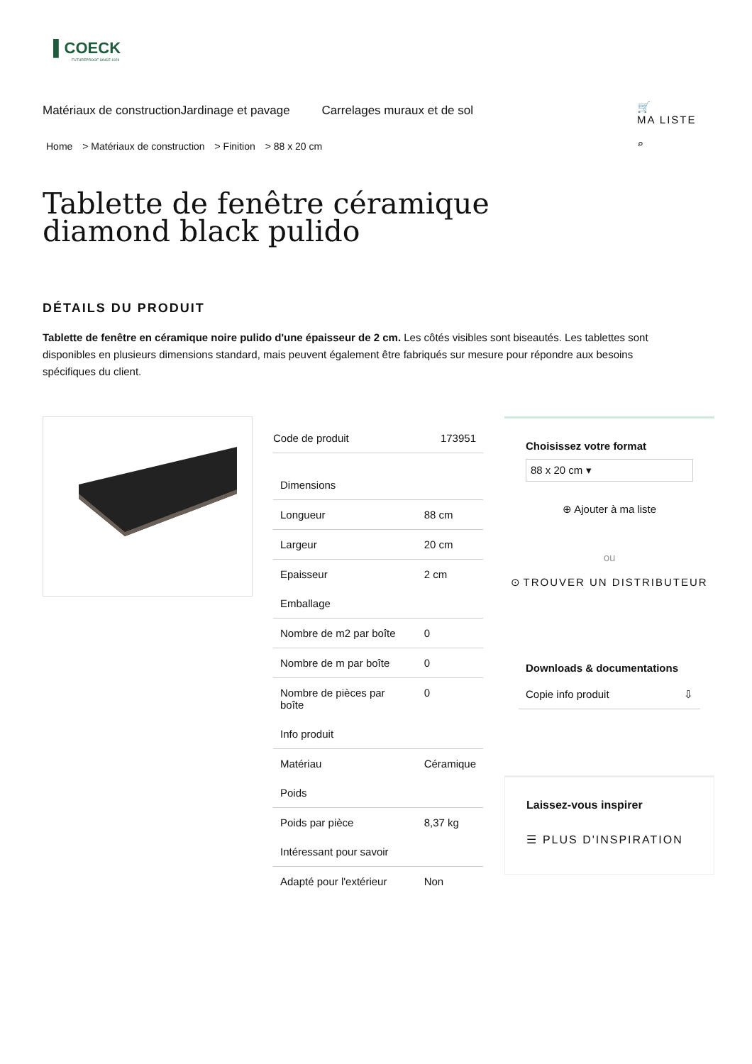▌COECK
FUTUREPROOF SINCE 1929
Matériaux de constructionJardinage et pavage Carrelages muraux et de sol
🛒
MA LISTE
⌕
Home > Matériaux de construction > Finition > 88 x 20 cm
Tablette de fenêtre céramique diamond black pulido
DÉTAILS DU PRODUIT
Tablette de fenêtre en céramique noire pulido d'une épaisseur de 2 cm. Les côtés visibles sont biseautés. Les tablettes sont disponibles en plusieurs dimensions standard, mais peuvent également être fabriqués sur mesure pour répondre aux besoins spécifiques du client.
| Code de produit | 173951 |
| Dimensions | |
| Longueur | 88 cm |
| Largeur | 20 cm |
| Epaisseur | 2 cm |
| Emballage | |
| Nombre de m2 par boîte | 0 |
| Nombre de m par boîte | 0 |
| Nombre de pièces par boîte | 0 |
| Info produit | |
| Matériau | Céramique |
| Poids | |
| Poids par pièce | 8,37 kg |
| Intéressant pour savoir | |
| Adapté pour l'extérieur | Non |
Choisissez votre format
88 x 20 cm ▾
⊕ Ajouter à ma liste
ou
⊙ TROUVER UN DISTRIBUTEUR
Downloads & documentations
Copie info produit ⇩
Laissez-vous inspirer
☰ PLUS D'INSPIRATION